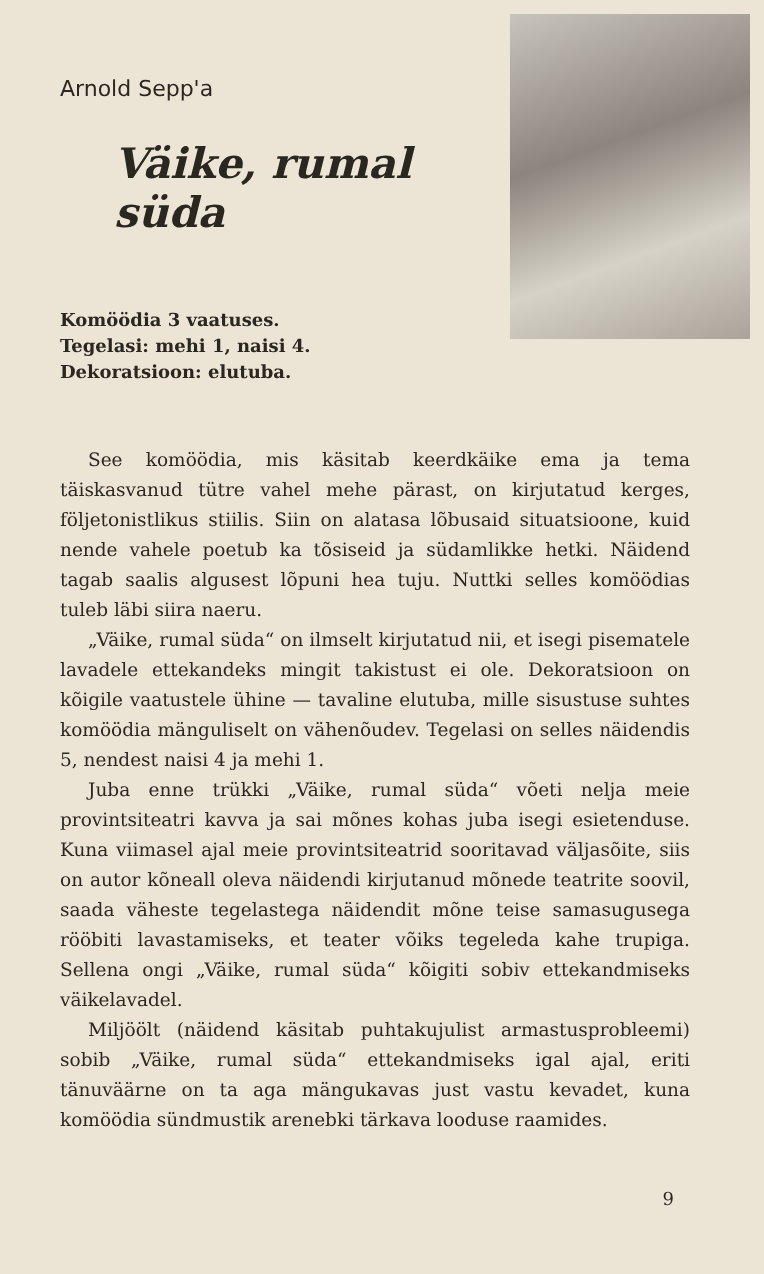Arnold Sepp'a
Väike, rumal süda
Komöödia 3 vaatuses.
Tegelasi: mehi 1, naisi 4.
Dekoratsioon: elutuba.
See komöödia, mis käsitab keerdkäike ema ja tema täiskasvanud tütre vahel mehe pärast, on kirjutatud kerges, följetonistlikus stiilis. Siin on alatasa lõbusaid situatsioone, kuid nende vahele poetub ka tõsiseid ja südamlikke hetki. Näidend tagab saalis algusest lõpuni hea tuju. Nuttki selles komöödias tuleb läbi siira naeru.
„Väike, rumal süda“ on ilmselt kirjutatud nii, et isegi pisematele lavadele ettekandeks mingit takistust ei ole. Dekoratsioon on kõigile vaatustele ühine — tavaline elutuba, mille sisustuse suhtes komöödia mänguliselt on vähenõudev. Tegelasi on selles näidendis 5, nendest naisi 4 ja mehi 1.
Juba enne trükki „Väike, rumal süda“ võeti nelja meie provintsiteatri kavva ja sai mõnes kohas juba isegi esietenduse. Kuna viimasel ajal meie provintsiteatrid sooritavad väljasõite, siis on autor kõneall oleva näidendi kirjutanud mõnede teatrite soovil, saada väheste tegelastega näidendit mõne teise samasugusega rööbiti lavastamiseks, et teater võiks tegeleda kahe trupiga. Sellena ongi „Väike, rumal süda“ kõigiti sobiv ettekandmiseks väikelavadel.
Miljöölt (näidend käsitab puhtakujulist armastusprobleemi) sobib „Väike, rumal süda“ ettekandmiseks igal ajal, eriti tänuväärne on ta aga mängukavas just vastu kevadet, kuna komöödia sündmustik arenebki tärkava looduse raamides.
9